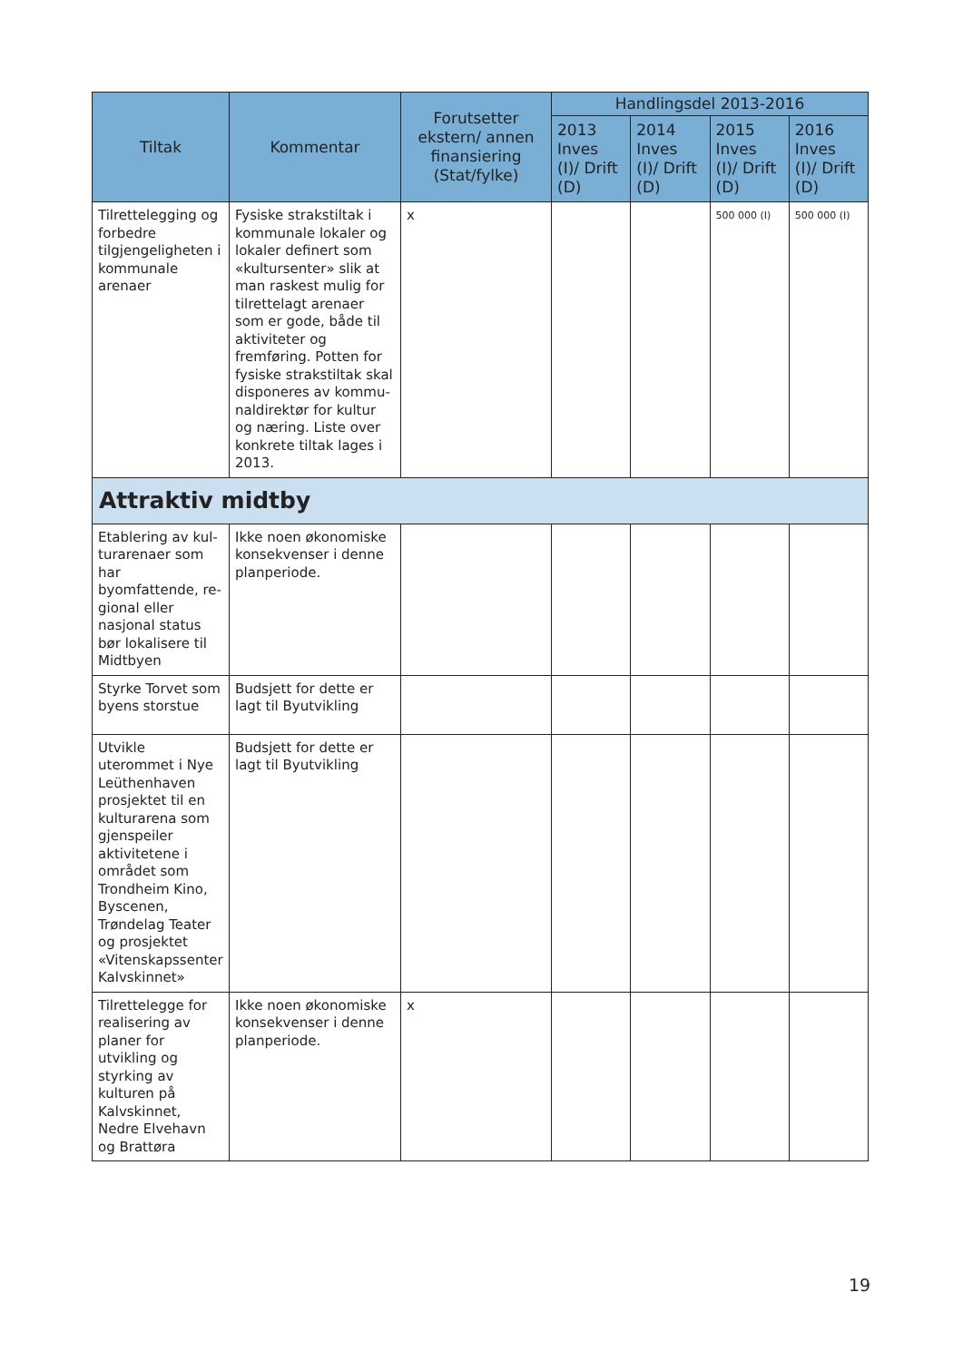| Tiltak | Kommentar | Forutsetter ekstern/ annen finansiering (Stat/fylke) | Handlingsdel 2013-2016 | | | |
| --- | --- | --- | --- | --- | --- | --- |
| | | | 2013 Inves (I)/ Drift (D) | 2014 Inves (I)/ Drift (D) | 2015 Inves (I)/ Drift (D) | 2016 Inves (I)/ Drift (D) |
| Tilrettelegging og forbedre tilgjenge­ligheten i kommu­nale arenaer | Fysiske strakstiltak i kom­munale lokaler og lokaler definert som «kultursent­er» slik at man raskest mulig for tilrettelagt aren­aer som er gode, både til aktiviteter og fremføring. Potten for fysiske strakstiltak skal disponeres av kommu­naldirektør for kultur og næring. Liste over konk­rete tiltak lages i 2013. | x | | | 500 000 (I) | 500 000 (I) |
| Attraktiv midtby | | | | | | |
| Etablering av kul­turarenaer som har byomfattende, re­gional eller nasjonal status bør lokalisere til Midtbyen | Ikke noen økonomiske konsekvenser i denne planperiode. | | | | | |
| Styrke Torvet som byens storstue | Budsjett for dette er lagt til Byutvikling | | | | | |
| Utvikle uterommet i Nye Leüthenhaven prosjektet til en kulturarena som gjenspeiler aktivite­tene i området som Trondheim Kino, Byscenen, Trøndelag Teater og prosjektet «Vitenskapssenter Kalvskinnet» | Budsjett for dette er lagt til Byutvikling | | | | | |
| Tilrettelegge for realisering av planer for utvikling og styrking av kulturen på Kalvskinnet, Nedre Elvehavn og Brattøra | Ikke noen økonomiske konsekvenser i denne planperiode. | x | | | | |
19